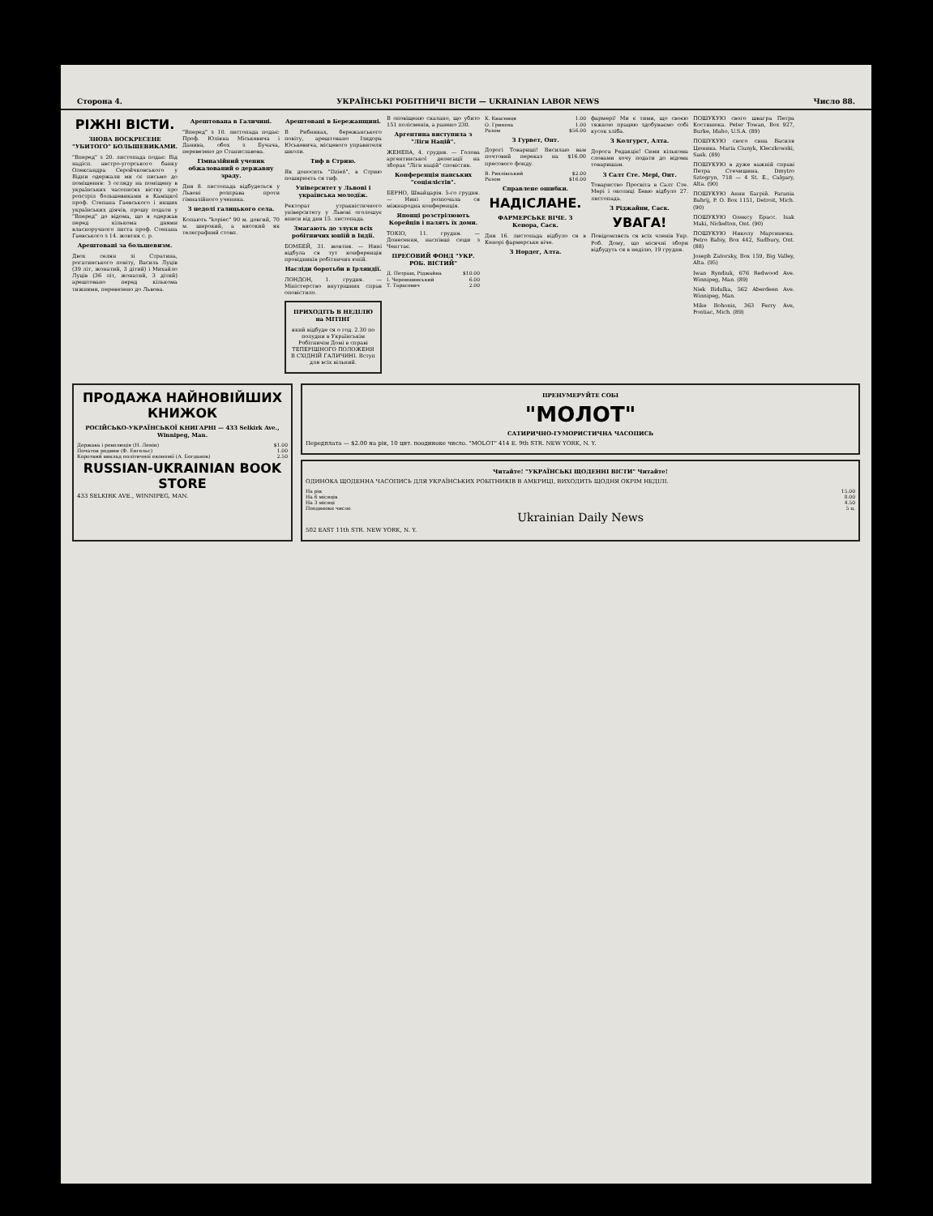Сторона 4. УКРАЇНСЬКІ РОБІТНИЧІ ВІСТИ — UKRAINIAN LABOR NEWS Число 88.
РІЖНІ ВІСТИ.
ЗНОВА ВОСКРЕСЕНЕ "УБИТОГО" БОЛЬШЕВИКАМИ.
"Вперед" з 20. листопада подає: Від надісп. австро-угорського банку Олександра Серойчковського у Відни одержали ми сє письмо до поміщення: З огляду на поміщену в українських часописях вістку про розстріл большевиками в Каміцкої проф. Степана Гаевського і инших українських діячів, прошу подати у "Вперед" до відома, що я одержав перед кількома днями власноручного листа проф. Степана Гаевського з 14. жовтня с. р.
Арештовані за большевизм.
Двох селян зі Стратина, рогатинського повіту, Василь Луців (39 літ, жонатий, 3 дітий) і Михайло Луців (36 літ, жонатий, 3 дітий) арештовано перед кількома тижнями, перевезено до Львова.
Арештована в Галичині.
"Вперед" з 10. листопада подає: Проф. Юліяна Міськевича і Данива, обох з Бучача, перевезено до Станиславова.
Гімназійний ученик обжалований о державну зраду.
Дня 8. листопада відбудеться у Львові розправа проти гімназійного ученика.
З недолі галицького села.
Копають "kopiec" 90 м. довгий, 70 м. широкий, а високий як телеграфний стовп.
Арештовані в Бережанщині.
В Рибниках, бережанського повіту, арештовано Ізидора Юськевича, місцевого управителя школи.
Тиф в Стрию.
Як доносить "Dzień", в Стрию поширюєть ся тиф.
Університет у Львові і українська молодїж.
Ректорат утраквістичного університету у Львові оголошує вписи від дня 15. листопада.
Змагають до злуки всіх робітничих юніїй в Індії.
БОМБЕЙ, 31. жовтня. — Нині відбула ся тут конференція провідників робітничих юній.
Насліди боротьби в Ірляндії.
ЛОНДОН, 1. грудня. — Міністерство внутрішних справ оповістило.
ПРИХОДІТЬ В НЕДІЛЮ на МІТІНҐ
який відбуде ся о год. 2.30 по полудни в Українськім Робітничім Домі в справі ТЕПЕРІШНОГО ПОЛОЖЕНЯ В СХІДНІЙ ГАЛИЧИНІ. Вступ для всіх вільний.
В оповіщеню сказано, що убито 151 полісменів, а ранено 230.
Аргентина виступила з "Ліги Націй".
ЖЕНЕВА, 4. грудня. — Голова аргентинської делегації на зборах "Ліги націй" сповістив.
Конференція панських "соціялістів".
БЕРНО, Швайцарія. 5-го грудня. — Нині розпочала ся міжнародна конференція.
Японці розстрілюють Корейців і палять їх доми.
ТОКІО, 11. грудня. — Донесення, наспівші сюди з Ченгтає.
ПРЕСОВИЙ ФОНД "УКР. РОБ. ВІСТИЙ"
| Д. Петраш, Ріджайна | $10.00 |
| І. Черемшинський | 6.00 |
| Т. Тарасевич | 2.00 |
| К. Квасниця | 1.00 |
| О. Гриноха | 1.00 |
| Разом | $56.00 |
З Гурвет, Онт.
Дорогі Товариші! Висилаю вам почтовий переказ на $16.00 пресового фонду.
| В. Рихлівський | $2.00 |
| Разом | $16.00 |
Справлене ошибки.
НАДІСЛАНЕ.
ФАРМЕРСЬКЕ ВІЧЕ. З Кенора, Саск.
Дня 16. листопада відбуло ся в Кенорі фармерське віче.
З Нордег, Алта.
фармері! Ми є тими, що своєю тяжкою працею здобуваємо собі кусок хліба.
З Колгурст, Алта.
Дорога Редакціє! Сими кількома словами хочу подати до відома товаришам.
З Салт Сте. Мері, Онт.
Товариство Просвіта в Салт Сте. Мері і околиці Бевю відбуло 27. листопада.
З Ріджайни, Саск.
УВАГА!
Повідомляєть ся всіх членів Укр. Роб. Дому, що місячні збори відбудуть ся в неділю, 19 грудня.
ПОШУКУЮ свого швагра Петра Костинюка. Peter Towan, Box 927, Burke, Idaho, U.S.A. (89)
ПОШУКУЮ свого сина Василя Цюника. Maria Ciunyk, Kleczkowski, Sask. (89)
ПОШУКУЮ в дуже важній справі Петра Стечишина. Dmytro Sztogryn, 718 — 4 St. E., Calgary, Alta. (90)
ПОШУКУЮ Анни Багрій. Parania Bahrij, P. O. Box 1151, Detroit, Mich. (90)
ПОШУКУЮ Олексу Брасс. Isak Maki, Nickelton, Ont. (90)
ПОШУКУЮ Николу Мартинюка. Petro Babiy, Box 442, Sudbury, Ont. (88)
Joseph Zatorsky, Box 159, Big Valley, Alta. (95)
Iwan Ryndiuk, 676 Redwood Ave. Winnipeg, Man. (89)
Niek Bidulka, 562 Aberdeen Ave. Winnipeg, Man.
Mike Bohonis, 363 Ferry Ave, Pontiac, Mich. (89)
ПРОДАЖА НАЙНОВІЙШИХ КНИЖОК
РОСІЙСЬКО-УКРАЇНСЬКОЇ КНИГАРНІ — 433 Selkirk Ave., Winnipeg, Man.
| Держава і революція (Н. Ленін) | $1.00 |
| Початок родини (Ф. Енгельс) | 1.00 |
| Короткий виклад політичної економії (А. Богданов) | 2.50 |
RUSSIAN-UKRAINIAN BOOK STORE
433 SELKIRK AVE., WINNIPEG, MAN.
ПРЕНУМЕРУЙТЕ СОБІ
"МОЛОТ"
САТИРИЧНО-ГУМОРИСТИЧНА ЧАСОПИСЬ
Передплата — $2.00 на рік, 10 цнт. поодиноке число. "MOLOT" 414 E. 9th STR. NEW YORK, N. Y.
Читайте! "УКРАЇНСЬКІ ЩОДЕННІ ВІСТИ" Читайте!
ОДИНОКА ЩОДЕННА ЧАСОПИСЬ ДЛЯ УКРАЇНСЬКИХ РОБІТНИКІВ В АМЕРИЦІ, ВИХОДИТЬ ЩОДНЯ ОКРІМ НЕДІЛІ.
| На рік | 15.00 |
| На 6 місяців | 8.00 |
| На 3 місяці | 4.50 |
| Поодиноке число | 5 ц. |
Ukrainian Daily News
502 EAST 11th STR. NEW YORK, N. Y.